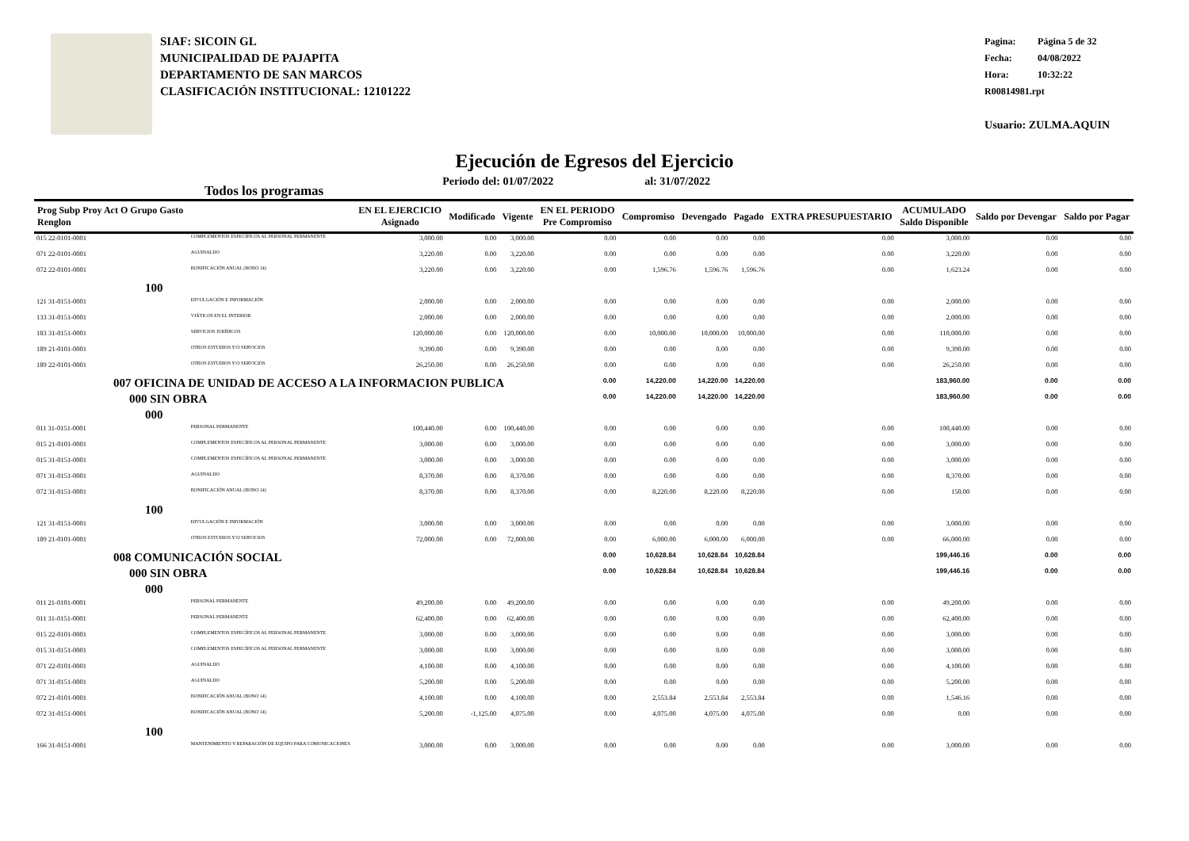SIAF: SICOIN GL
MUNICIPALIDAD DE PAJAPITA
DEPARTAMENTO DE SAN MARCOS
CLASIFICACIÓN INSTITUCIONAL: 12101222
Pagina: Página 5 de 32
Fecha: 04/08/2022
Hora: 10:32:22
R00814981.rpt
Usuario: ZULMA.AQUIN
Ejecución de Egresos del Ejercicio
Todos los programas Periodo del: 01/07/2022 al: 31/07/2022
| Prog Subp Proy Act O Grupo Gasto Renglon | | EN EL EJERCICIO Asignado | Modificado | Vigente | EN EL PERIODO Pre Compromiso | Compromiso | Devengado | Pagado | EXTRA PRESUPUESTARIO | ACUMULADO Saldo Disponible | Saldo por Devengar | Saldo por Pagar |
| --- | --- | --- | --- | --- | --- | --- | --- | --- | --- | --- | --- | --- |
| 015 22-0101-0001 | COMPLEMENTOS ESPECÍFICOS AL PERSONAL PERMANENTE | 3,000.00 | 0.00 | 3,000.00 | 0.00 | 0.00 | 0.00 | 0.00 | 0.00 | 3,000.00 | 0.00 | 0.00 |
| 071 22-0101-0001 | AGUINALDO | 3,220.00 | 0.00 | 3,220.00 | 0.00 | 0.00 | 0.00 | 0.00 | 0.00 | 3,220.00 | 0.00 | 0.00 |
| 072 22-0101-0001 | BONIFICACIÓN ANUAL (BONO 14) | 3,220.00 | 0.00 | 3,220.00 | 0.00 | 1,596.76 | 1,596.76 | 1,596.76 | 0.00 | 1,623.24 | 0.00 | 0.00 |
| 100 | | | | | | | | | | | | |
| 121 31-0151-0001 | DIVULGACIÓN E INFORMACIÓN | 2,000.00 | 0.00 | 2,000.00 | 0.00 | 0.00 | 0.00 | 0.00 | 0.00 | 2,000.00 | 0.00 | 0.00 |
| 133 31-0151-0001 | VIÁTICOS EN EL INTERIOR | 2,000.00 | 0.00 | 2,000.00 | 0.00 | 0.00 | 0.00 | 0.00 | 0.00 | 2,000.00 | 0.00 | 0.00 |
| 183 31-0151-0001 | SERVICIOS JURÍDICOS | 120,000.00 | 0.00 | 120,000.00 | 0.00 | 10,000.00 | 10,000.00 | 10,000.00 | 0.00 | 110,000.00 | 0.00 | 0.00 |
| 189 21-0101-0001 | OTROS ESTUDIOS Y/O SERVICIOS | 9,390.00 | 0.00 | 9,390.00 | 0.00 | 0.00 | 0.00 | 0.00 | 0.00 | 9,390.00 | 0.00 | 0.00 |
| 189 22-0101-0001 | OTROS ESTUDIOS Y/O SERVICIOS | 26,250.00 | 0.00 | 26,250.00 | 0.00 | 0.00 | 0.00 | 0.00 | 0.00 | 26,250.00 | 0.00 | 0.00 |
| 007 OFICINA DE UNIDAD DE ACCESO A LA INFORMACION PUBLICA | | | | | 0.00 | 14,220.00 | 14,220.00 | 14,220.00 | | 183,960.00 | 0.00 | 0.00 |
| 000 SIN OBRA | | | | | 0.00 | 14,220.00 | 14,220.00 | 14,220.00 | | 183,960.00 | 0.00 | 0.00 |
| 000 | | | | | | | | | | | | |
| 011 31-0151-0001 | PERSONAL PERMANENTE | 100,440.00 | 0.00 | 100,440.00 | 0.00 | 0.00 | 0.00 | 0.00 | 0.00 | 100,440.00 | 0.00 | 0.00 |
| 015 21-0101-0001 | COMPLEMENTOS ESPECÍFICOS AL PERSONAL PERMANENTE | 3,000.00 | 0.00 | 3,000.00 | 0.00 | 0.00 | 0.00 | 0.00 | 0.00 | 3,000.00 | 0.00 | 0.00 |
| 015 31-0151-0001 | COMPLEMENTOS ESPECÍFICOS AL PERSONAL PERMANENTE | 3,000.00 | 0.00 | 3,000.00 | 0.00 | 0.00 | 0.00 | 0.00 | 0.00 | 3,000.00 | 0.00 | 0.00 |
| 071 31-0151-0001 | AGUINALDO | 8,370.00 | 0.00 | 8,370.00 | 0.00 | 0.00 | 0.00 | 0.00 | 0.00 | 8,370.00 | 0.00 | 0.00 |
| 072 31-0151-0001 | BONIFICACIÓN ANUAL (BONO 14) | 8,370.00 | 0.00 | 8,370.00 | 0.00 | 8,220.00 | 8,220.00 | 8,220.00 | 0.00 | 150.00 | 0.00 | 0.00 |
| 100 | | | | | | | | | | | | |
| 121 31-0151-0001 | DIVULGACIÓN E INFORMACIÓN | 3,000.00 | 0.00 | 3,000.00 | 0.00 | 0.00 | 0.00 | 0.00 | 0.00 | 3,000.00 | 0.00 | 0.00 |
| 189 21-0101-0001 | OTROS ESTUDIOS Y/O SERVICIOS | 72,000.00 | 0.00 | 72,000.00 | 0.00 | 6,000.00 | 6,000.00 | 6,000.00 | 0.00 | 66,000.00 | 0.00 | 0.00 |
| 008 COMUNICACIÓN SOCIAL | | | | | 0.00 | 10,628.84 | 10,628.84 | 10,628.84 | | 199,446.16 | 0.00 | 0.00 |
| 000 SIN OBRA | | | | | 0.00 | 10,628.84 | 10,628.84 | 10,628.84 | | 199,446.16 | 0.00 | 0.00 |
| 000 | | | | | | | | | | | | |
| 011 21-0101-0001 | PERSONAL PERMANENTE | 49,200.00 | 0.00 | 49,200.00 | 0.00 | 0.00 | 0.00 | 0.00 | 0.00 | 49,200.00 | 0.00 | 0.00 |
| 011 31-0151-0001 | PERSONAL PERMANENTE | 62,400.00 | 0.00 | 62,400.00 | 0.00 | 0.00 | 0.00 | 0.00 | 0.00 | 62,400.00 | 0.00 | 0.00 |
| 015 22-0101-0001 | COMPLEMENTOS ESPECÍFICOS AL PERSONAL PERMANENTE | 3,000.00 | 0.00 | 3,000.00 | 0.00 | 0.00 | 0.00 | 0.00 | 0.00 | 3,000.00 | 0.00 | 0.00 |
| 015 31-0151-0001 | COMPLEMENTOS ESPECÍFICOS AL PERSONAL PERMANENTE | 3,000.00 | 0.00 | 3,000.00 | 0.00 | 0.00 | 0.00 | 0.00 | 0.00 | 3,000.00 | 0.00 | 0.00 |
| 071 22-0101-0001 | AGUINALDO | 4,100.00 | 0.00 | 4,100.00 | 0.00 | 0.00 | 0.00 | 0.00 | 0.00 | 4,100.00 | 0.00 | 0.00 |
| 071 31-0151-0001 | AGUINALDO | 5,200.00 | 0.00 | 5,200.00 | 0.00 | 0.00 | 0.00 | 0.00 | 0.00 | 5,200.00 | 0.00 | 0.00 |
| 072 21-0101-0001 | BONIFICACIÓN ANUAL (BONO 14) | 4,100.00 | 0.00 | 4,100.00 | 0.00 | 2,553.84 | 2,553.84 | 2,553.84 | 0.00 | 1,546.16 | 0.00 | 0.00 |
| 072 31-0151-0001 | BONIFICACIÓN ANUAL (BONO 14) | 5,200.00 | -1,125.00 | 4,075.00 | 0.00 | 4,075.00 | 4,075.00 | 4,075.00 | 0.00 | 0.00 | 0.00 | 0.00 |
| 100 | | | | | | | | | | | | |
| 166 31-0151-0001 | MANTENIMIENTO Y REPARACIÓN DE EQUIPO PARA COMUNICACIONES | 3,000.00 | 0.00 | 3,000.00 | 0.00 | 0.00 | 0.00 | 0.00 | 0.00 | 3,000.00 | 0.00 | 0.00 |